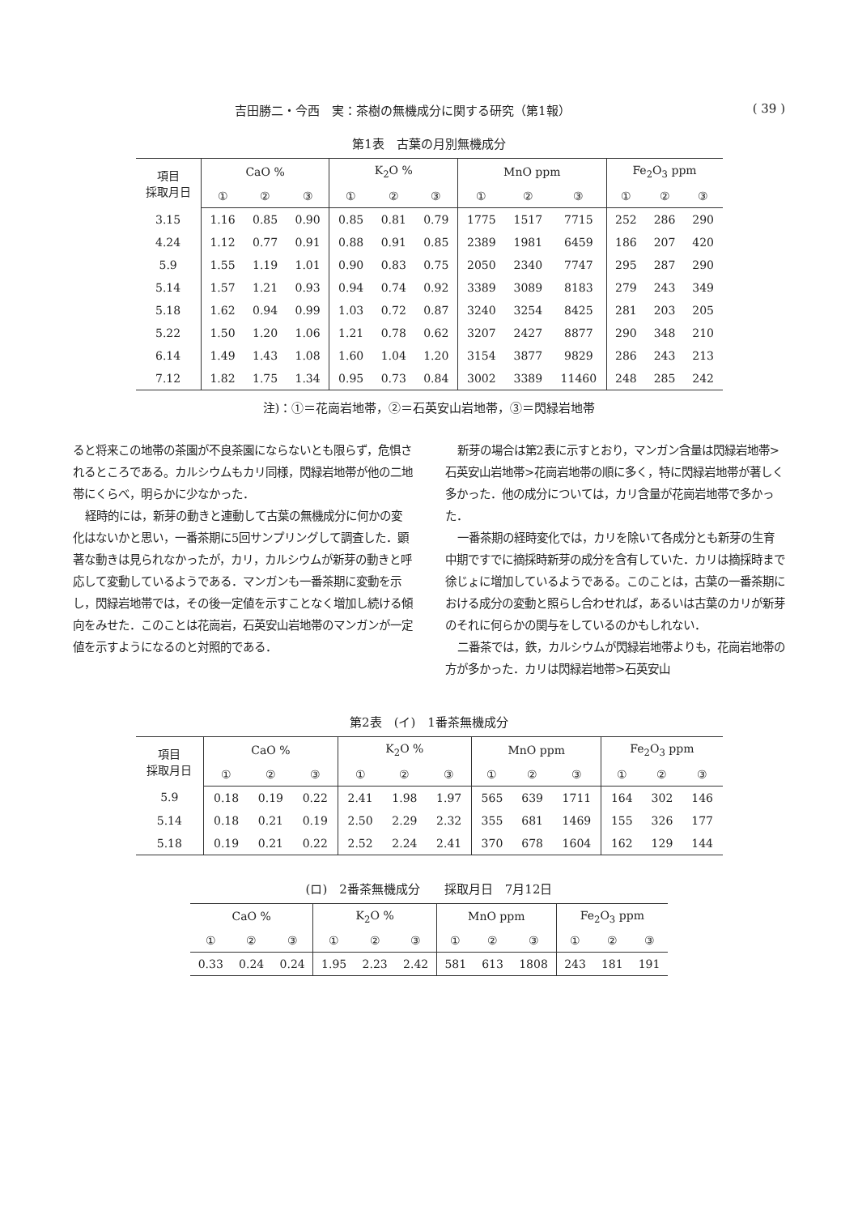吉田勝二・今西　実：茶樹の無機成分に関する研究（第1報） ( 39 )
第1表　古葉の月別無機成分
| 項目 採取月日 | CaO % | | | K<sub>2</sub>O % | | | MnO ppm | | | Fe<sub>2</sub>O<sub>3</sub> ppm | | |
| --- | --- | --- | --- | --- | --- | --- | --- | --- | --- | --- | --- | --- |
| | ① | ② | ③ | ① | ② | ③ | ① | ② | ③ | ① | ② | ③ |
| 3.15 | 1.16 | 0.85 | 0.90 | 0.85 | 0.81 | 0.79 | 1775 | 1517 | 7715 | 252 | 286 | 290 |
| 4.24 | 1.12 | 0.77 | 0.91 | 0.88 | 0.91 | 0.85 | 2389 | 1981 | 6459 | 186 | 207 | 420 |
| 5.9 | 1.55 | 1.19 | 1.01 | 0.90 | 0.83 | 0.75 | 2050 | 2340 | 7747 | 295 | 287 | 290 |
| 5.14 | 1.57 | 1.21 | 0.93 | 0.94 | 0.74 | 0.92 | 3389 | 3089 | 8183 | 279 | 243 | 349 |
| 5.18 | 1.62 | 0.94 | 0.99 | 1.03 | 0.72 | 0.87 | 3240 | 3254 | 8425 | 281 | 203 | 205 |
| 5.22 | 1.50 | 1.20 | 1.06 | 1.21 | 0.78 | 0.62 | 3207 | 2427 | 8877 | 290 | 348 | 210 |
| 6.14 | 1.49 | 1.43 | 1.08 | 1.60 | 1.04 | 1.20 | 3154 | 3877 | 9829 | 286 | 243 | 213 |
| 7.12 | 1.82 | 1.75 | 1.34 | 0.95 | 0.73 | 0.84 | 3002 | 3389 | 11460 | 248 | 285 | 242 |
注)：①＝花崗岩地帯，②＝石英安山岩地帯，③＝閃緑岩地帯
ると将来この地帯の茶園が不良茶園にならないとも限らず，危惧されるところである。カルシウムもカリ同様，閃緑岩地帯が他の二地帯にくらべ，明らかに少なかった．
経時的には，新芽の動きと連動して古葉の無機成分に何かの変化はないかと思い，一番茶期に5回サンプリングして調査した．顕著な動きは見られなかったが，カリ，カルシウムが新芽の動きと呼応して変動しているようである．マンガンも一番茶期に変動を示し，閃緑岩地帯では，その後一定値を示すことなく増加し続ける傾向をみせた．このことは花崗岩，石英安山岩地帯のマンガンが一定値を示すようになるのと対照的である．
新芽の場合は第2表に示すとおり，マンガン含量は閃緑岩地帯>石英安山岩地帯>花崗岩地帯の順に多く，特に閃緑岩地帯が著しく多かった．他の成分については，カリ含量が花崗岩地帯で多かった．
一番茶期の経時変化では，カリを除いて各成分とも新芽の生育中期ですでに摘採時新芽の成分を含有していた．カリは摘採時まで徐じょに増加しているようである。このことは，古葉の一番茶期における成分の変動と照らし合わせれば，あるいは古葉のカリが新芽のそれに何らかの関与をしているのかもしれない．
二番茶では，鉄，カルシウムが閃緑岩地帯よりも，花崗岩地帯の方が多かった．カリは閃緑岩地帯>石英安山
第2表　(イ)　1番茶無機成分
| 項目 採取月日 | CaO % | | | K<sub>2</sub>O % | | | MnO ppm | | | Fe<sub>2</sub>O<sub>3</sub> ppm | | |
| --- | --- | --- | --- | --- | --- | --- | --- | --- | --- | --- | --- | --- |
| | ① | ② | ③ | ① | ② | ③ | ① | ② | ③ | ① | ② | ③ |
| 5.9 | 0.18 | 0.19 | 0.22 | 2.41 | 1.98 | 1.97 | 565 | 639 | 1711 | 164 | 302 | 146 |
| 5.14 | 0.18 | 0.21 | 0.19 | 2.50 | 2.29 | 2.32 | 355 | 681 | 1469 | 155 | 326 | 177 |
| 5.18 | 0.19 | 0.21 | 0.22 | 2.52 | 2.24 | 2.41 | 370 | 678 | 1604 | 162 | 129 | 144 |
(ロ)　2番茶無機成分　　採取月日　7月12日
| CaO % | | | K<sub>2</sub>O % | | | MnO ppm | | | Fe<sub>2</sub>O<sub>3</sub> ppm | | |
| --- | --- | --- | --- | --- | --- | --- | --- | --- | --- | --- | --- |
| ① | ② | ③ | ① | ② | ③ | ① | ② | ③ | ① | ② | ③ |
| 0.33 | 0.24 | 0.24 | 1.95 | 2.23 | 2.42 | 581 | 613 | 1808 | 243 | 181 | 191 |